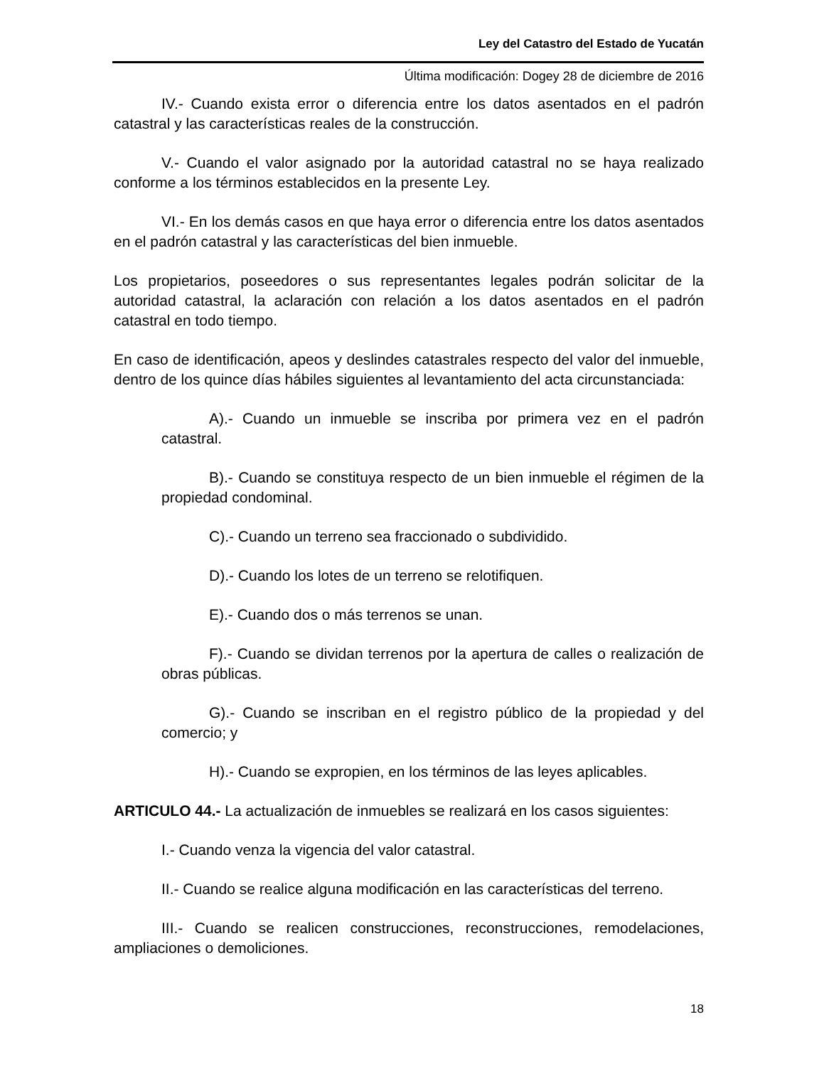Ley del Catastro del Estado de Yucatán
Última modificación: Dogey 28 de diciembre de 2016
IV.- Cuando exista error o diferencia entre los datos asentados en el padrón catastral y las características reales de la construcción.
V.- Cuando el valor asignado por la autoridad catastral no se haya realizado conforme a los términos establecidos en la presente Ley.
VI.- En los demás casos en que haya error o diferencia entre los datos asentados en el padrón catastral y las características del bien inmueble.
Los propietarios, poseedores o sus representantes legales podrán solicitar de la autoridad catastral, la aclaración con relación a los datos asentados en el padrón catastral en todo tiempo.
En caso de identificación, apeos y deslindes catastrales respecto del valor del inmueble, dentro de los quince días hábiles siguientes al levantamiento del acta circunstanciada:
A).- Cuando un inmueble se inscriba por primera vez en el padrón catastral.
B).- Cuando se constituya respecto de un bien inmueble el régimen de la propiedad condominal.
C).- Cuando un terreno sea fraccionado o subdividido.
D).- Cuando los lotes de un terreno se relotifiquen.
E).- Cuando dos o más terrenos se unan.
F).- Cuando se dividan terrenos por la apertura de calles o realización de obras públicas.
G).- Cuando se inscriban en el registro público de la propiedad y del comercio; y
H).- Cuando se expropien, en los términos de las leyes aplicables.
ARTICULO 44.- La actualización de inmuebles se realizará en los casos siguientes:
I.- Cuando venza la vigencia del valor catastral.
II.- Cuando se realice alguna modificación en las características del terreno.
III.- Cuando se realicen construcciones, reconstrucciones, remodelaciones, ampliaciones o demoliciones.
18